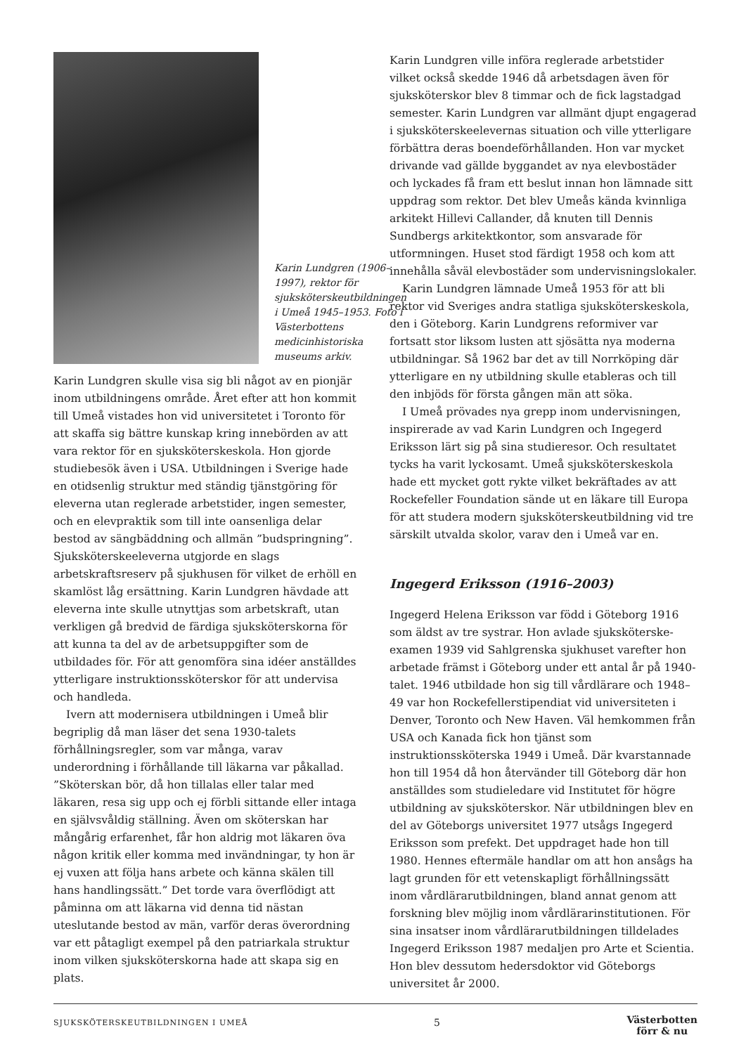Karin Lundgren (1906–1997), rektor för sjuksköterskeutbildningen i Umeå 1945–1953. Foto i Västerbottens medicinhistoriska museums arkiv.
Karin Lundgren skulle visa sig bli något av en pionjär inom utbildningens område. Året efter att hon kommit till Umeå vistades hon vid universitetet i Toronto för att skaffa sig bättre kunskap kring innebörden av att vara rektor för en sjuksköterskeskola. Hon gjorde studiebesök även i USA. Utbildningen i Sverige hade en otidsenlig struktur med ständig tjänstgöring för eleverna utan reglerade arbetstider, ingen semester, och en elevpraktik som till inte oansenliga delar bestod av sängbäddning och allmän ”budspringning”. Sjuksköterskeeleverna utgjorde en slags arbetskraftsreserv på sjukhusen för vilket de erhöll en skamlöst låg ersättning. Karin Lundgren hävdade att eleverna inte skulle utnyttjas som arbetskraft, utan verkligen gå bredvid de färdiga sjuksköterskorna för att kunna ta del av de arbetsuppgifter som de utbildades för. För att genomföra sina idéer anställdes ytterligare instruktionssköterskor för att undervisa och handleda.
Ivern att modernisera utbildningen i Umeå blir begriplig då man läser det sena 1930-talets förhållningsregler, som var många, varav underordning i förhållande till läkarna var påkallad. ”Sköterskan bör, då hon tillalas eller talar med läkaren, resa sig upp och ej förbli sittande eller intaga en självsvåldig ställning. Även om sköterskan har mångårig erfarenhet, får hon aldrig mot läkaren öva någon kritik eller komma med invändningar, ty hon är ej vuxen att följa hans arbete och känna skälen till hans handlingssätt.” Det torde vara överflödigt att påminna om att läkarna vid denna tid nästan uteslutande bestod av män, varför deras överordning var ett påtagligt exempel på den patriarkala struktur inom vilken sjuksköterskorna hade att skapa sig en plats.
Karin Lundgren ville införa reglerade arbetstider vilket också skedde 1946 då arbetsdagen även för sjuksköterskor blev 8 timmar och de fick lagstadgad semester. Karin Lundgren var allmänt djupt engagerad i sjuksköterskeelevernas situation och ville ytterligare förbättra deras boendeförhållanden. Hon var mycket drivande vad gällde byggandet av nya elevbostäder och lyckades få fram ett beslut innan hon lämnade sitt uppdrag som rektor. Det blev Umeås kända kvinnliga arkitekt Hillevi Callander, då knuten till Dennis Sundbergs arkitektkontor, som ansvarade för utformningen. Huset stod färdigt 1958 och kom att innehålla såväl elevbostäder som undervisningslokaler.
Karin Lundgren lämnade Umeå 1953 för att bli rektor vid Sveriges andra statliga sjuksköterskeskola, den i Göteborg. Karin Lundgrens reformiver var fortsatt stor liksom lusten att sjösätta nya moderna utbildningar. Så 1962 bar det av till Norrköping där ytterligare en ny utbildning skulle etableras och till den inbjöds för första gången män att söka.
I Umeå prövades nya grepp inom undervisningen, inspirerade av vad Karin Lundgren och Ingegerd Eriksson lärt sig på sina studieresor. Och resultatet tycks ha varit lyckosamt. Umeå sjuksköterskeskola hade ett mycket gott rykte vilket bekräftades av att Rockefeller Foundation sände ut en läkare till Europa för att studera modern sjuksköterskeutbildning vid tre särskilt utvalda skolor, varav den i Umeå var en.
Ingegerd Eriksson (1916–2003)
Ingegerd Helena Eriksson var född i Göteborg 1916 som äldst av tre systrar. Hon avlade sjuksköterske-examen 1939 vid Sahlgrenska sjukhuset varefter hon arbetade främst i Göteborg under ett antal år på 1940-talet. 1946 utbildade hon sig till vårdlärare och 1948–49 var hon Rockefellerstipendiat vid universiteten i Denver, Toronto och New Haven. Väl hemkommen från USA och Kanada fick hon tjänst som instruktionssköterska 1949 i Umeå. Där kvarstannade hon till 1954 då hon återvänder till Göteborg där hon anställdes som studieledare vid Institutet för högre utbildning av sjuksköterskor. När utbildningen blev en del av Göteborgs universitet 1977 utsågs Ingegerd Eriksson som prefekt. Det uppdraget hade hon till 1980. Hennes eftermäle handlar om att hon ansågs ha lagt grunden för ett vetenskapligt förhållningssätt inom vårdlärarutbildningen, bland annat genom att forskning blev möjlig inom vårdlärarinstitutionen. För sina insatser inom vårdlärarutbildningen tilldelades Ingegerd Eriksson 1987 medaljen pro Arte et Scientia. Hon blev dessutom hedersdoktor vid Göteborgs universitet år 2000.
SJUKSKÖTERSKEUTBILDNINGEN I UMEÅ 5 Västerbotten
förr & nu